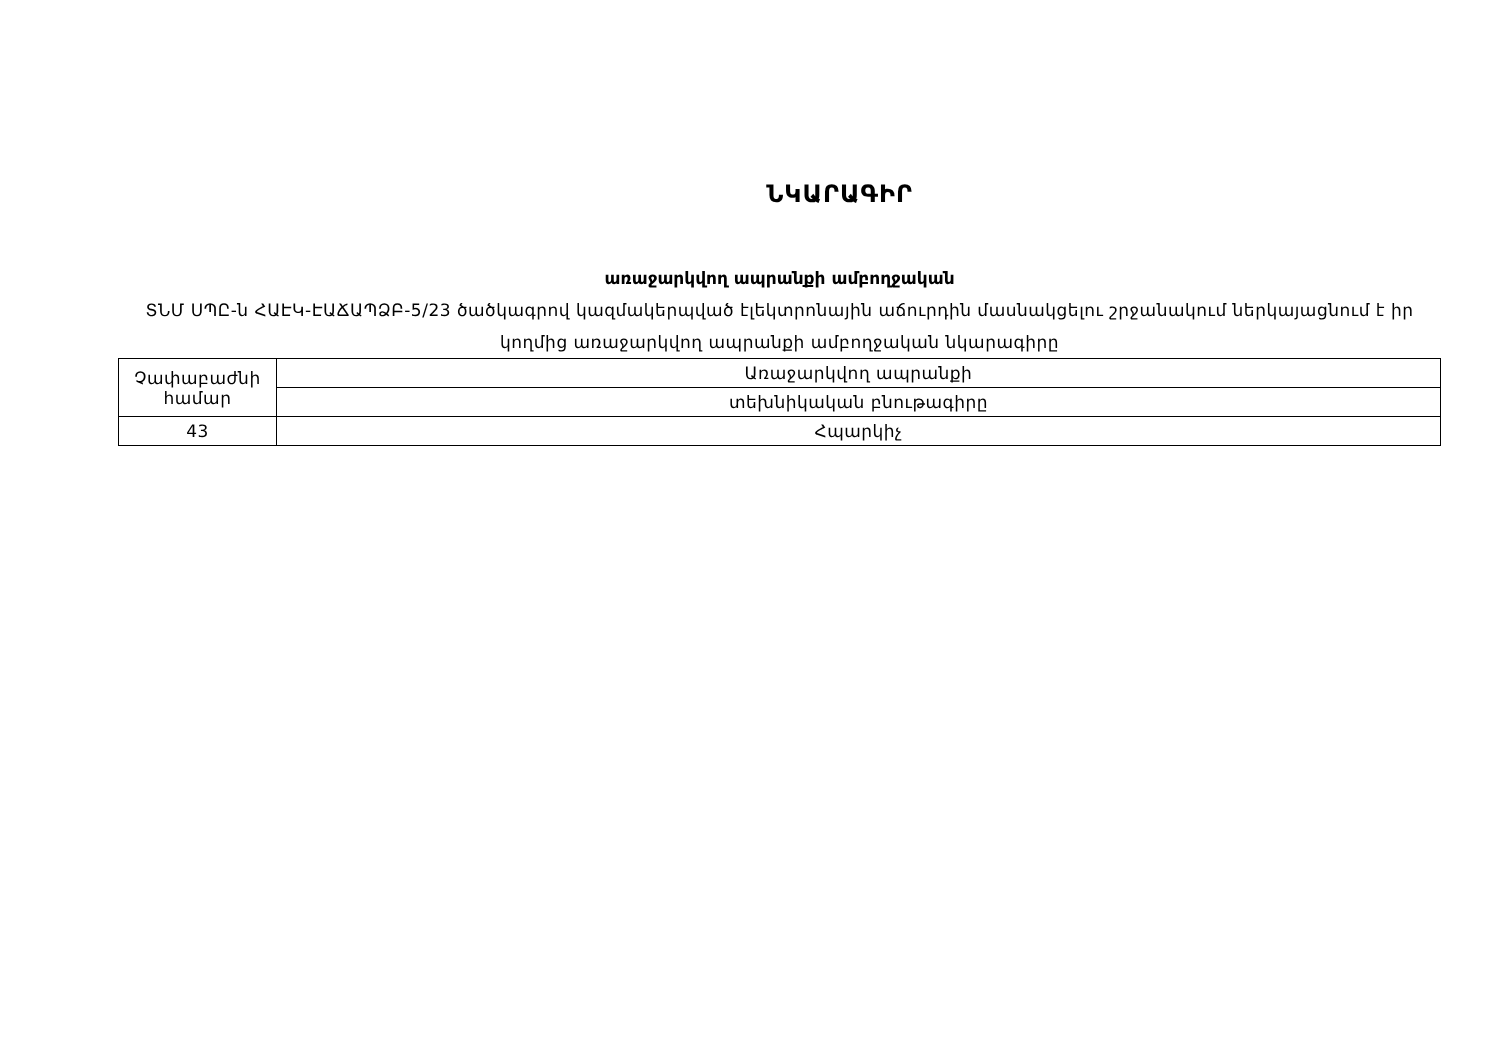ՆԿԱՐԱԳԻՐ
առաջարկվող ապրանքի ամբողջական
ՏՆՄ ՍՊԸ-ն ՀԱԷԿ-ԷԱՃԱՊՁԲ-5/23 ծածկագրով կազմակերպված էլեկտրոնային աճուրդին մասնակցելու շրջանակում ներկայացնում է իր կողմից առաջարկվող ապրանքի ամբողջական նկարագիրը
| Չափաբաժնի համար | Առաջարկվող ապրանքի |
| | տեխնիկական բնութագիրը |
| 43 | Հպարկիչ |